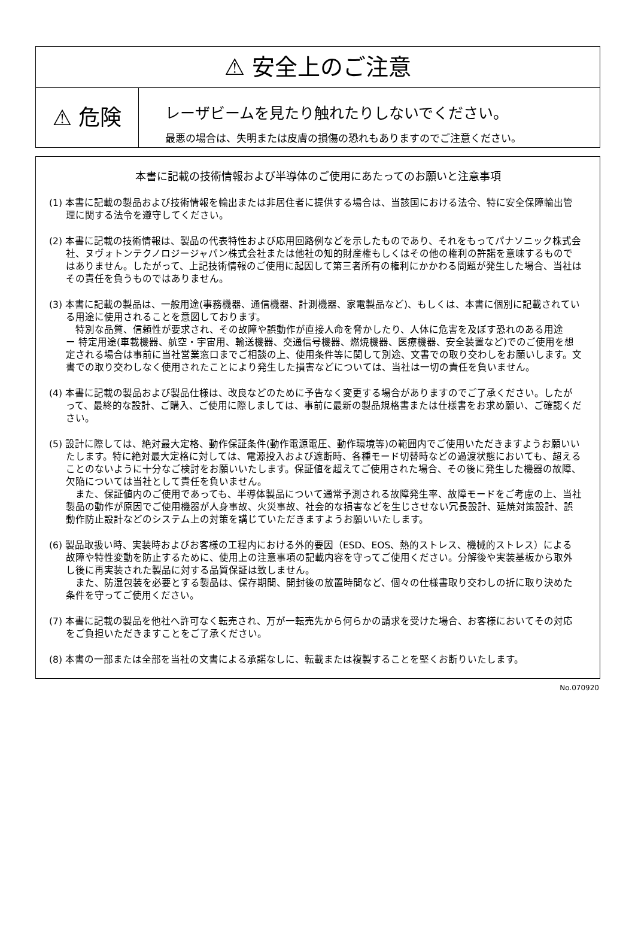⚠ 安全上のご注意
⚠ 危険
レーザビームを見たり触れたりしないでください。
最悪の場合は、失明または皮膚の損傷の恐れもありますのでご注意ください。
本書に記載の技術情報および半導体のご使用にあたってのお願いと注意事項
(1) 本書に記載の製品および技術情報を輸出または非居住者に提供する場合は、当該国における法令、特に安全保障輸出管理に関する法令を遵守してください。
(2) 本書に記載の技術情報は、製品の代表特性および応用回路例などを示したものであり、それをもってパナソニック株式会社、ヌヴォトンテクノロジージャパン株式会社または他社の知的財産権もしくはその他の権利の許諾を意味するものではありません。したがって、上記技術情報のご使用に起因して第三者所有の権利にかかわる問題が発生した場合、当社はその責任を負うものではありません。
(3) 本書に記載の製品は、一般用途(事務機器、通信機器、計測機器、家電製品など)、もしくは、本書に個別に記載されている用途に使用されることを意図しております。
　特別な品質、信頼性が要求され、その故障や誤動作が直接人命を脅かしたり、人体に危害を及ぼす恐れのある用途　ー 特定用途(車載機器、航空・宇宙用、輸送機器、交通信号機器、燃焼機器、医療機器、安全装置など)でのご使用を想定される場合は事前に当社営業窓口までご相談の上、使用条件等に関して別途、文書での取り交わしをお願いします。文書での取り交わしなく使用されたことにより発生した損害などについては、当社は一切の責任を負いません。
(4) 本書に記載の製品および製品仕様は、改良などのために予告なく変更する場合がありますのでご了承ください。したがって、最終的な設計、ご購入、ご使用に際しましては、事前に最新の製品規格書または仕様書をお求め願い、ご確認ください。
(5) 設計に際しては、絶対最大定格、動作保証条件(動作電源電圧、動作環境等)の範囲内でご使用いただきますようお願いいたします。特に絶対最大定格に対しては、電源投入および遮断時、各種モード切替時などの過渡状態においても、超えることのないように十分なご検討をお願いいたします。保証値を超えてご使用された場合、その後に発生した機器の故障、欠陥については当社として責任を負いません。
　また、保証値内のご使用であっても、半導体製品について通常予測される故障発生率、故障モードをご考慮の上、当社製品の動作が原因でご使用機器が人身事故、火災事故、社会的な損害などを生じさせない冗長設計、延焼対策設計、誤動作防止設計などのシステム上の対策を講じていただきますようお願いいたします。
(6) 製品取扱い時、実装時およびお客様の工程内における外的要因（ESD、EOS、熱的ストレス、機械的ストレス）による故障や特性変動を防止するために、使用上の注意事項の記載内容を守ってご使用ください。分解後や実装基板から取外し後に再実装された製品に対する品質保証は致しません。
　また、防湿包装を必要とする製品は、保存期間、開封後の放置時間など、個々の仕様書取り交わしの折に取り決めた条件を守ってご使用ください。
(7) 本書に記載の製品を他社へ許可なく転売され、万が一転売先から何らかの請求を受けた場合、お客様においてその対応をご負担いただきますことをご了承ください。
(8) 本書の一部または全部を当社の文書による承諾なしに、転載または複製することを堅くお断りいたします。
No.070920